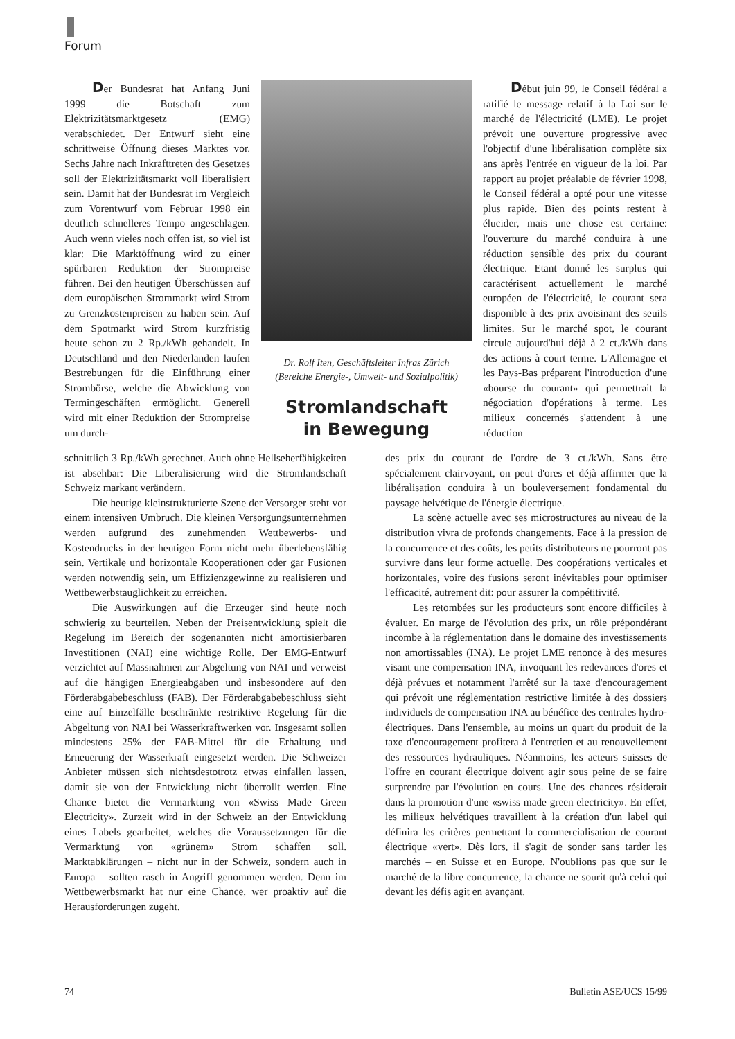Forum
Der Bundesrat hat Anfang Juni 1999 die Botschaft zum Elektrizitätsmarktgesetz (EMG) verabschiedet. Der Entwurf sieht eine schrittweise Öffnung dieses Marktes vor. Sechs Jahre nach Inkrafttreten des Gesetzes soll der Elektrizitätsmarkt voll liberalisiert sein. Damit hat der Bundesrat im Vergleich zum Vorentwurf vom Februar 1998 ein deutlich schnelleres Tempo angeschlagen. Auch wenn vieles noch offen ist, so viel ist klar: Die Marktöffnung wird zu einer spürbaren Reduktion der Strompreise führen. Bei den heutigen Überschüssen auf dem europäischen Strommarkt wird Strom zu Grenzkostenpreisen zu haben sein. Auf dem Spotmarkt wird Strom kurzfristig heute schon zu 2 Rp./kWh gehandelt. In Deutschland und den Niederlanden laufen Bestrebungen für die Einführung einer Strombörse, welche die Abwicklung von Termingeschäften ermöglicht. Generell wird mit einer Reduktion der Strompreise um durch-
Dr. Rolf Iten, Geschäftsleiter Infras Zürich
(Bereiche Energie-, Umwelt- und Sozialpolitik)
Stromlandschaft
in Bewegung
Début juin 99, le Conseil fédéral a ratifié le message relatif à la Loi sur le marché de l'électricité (LME). Le projet prévoit une ouverture progressive avec l'objectif d'une libéralisation complète six ans après l'entrée en vigueur de la loi. Par rapport au projet préalable de février 1998, le Conseil fédéral a opté pour une vitesse plus rapide. Bien des points restent à élucider, mais une chose est certaine: l'ouverture du marché conduira à une réduction sensible des prix du courant électrique. Etant donné les surplus qui caractérisent actuellement le marché européen de l'électricité, le courant sera disponible à des prix avoisinant des seuils limites. Sur le marché spot, le courant circule aujourd'hui déjà à 2 ct./kWh dans des actions à court terme. L'Allemagne et les Pays-Bas préparent l'introduction d'une «bourse du courant» qui permettrait la négociation d'opérations à terme. Les milieux concernés s'attendent à une réduction
schnittlich 3 Rp./kWh gerechnet. Auch ohne Hellseherfähigkeiten ist absehbar: Die Liberalisierung wird die Stromlandschaft Schweiz markant verändern.
Die heutige kleinstrukturierte Szene der Versorger steht vor einem intensiven Umbruch. Die kleinen Versorgungsunternehmen werden aufgrund des zunehmenden Wettbewerbs- und Kostendrucks in der heutigen Form nicht mehr überlebensfähig sein. Vertikale und horizontale Kooperationen oder gar Fusionen werden notwendig sein, um Effizienzgewinne zu realisieren und Wettbewerbstauglichkeit zu erreichen.
Die Auswirkungen auf die Erzeuger sind heute noch schwierig zu beurteilen. Neben der Preisentwicklung spielt die Regelung im Bereich der sogenannten nicht amortisierbaren Investitionen (NAI) eine wichtige Rolle. Der EMG-Entwurf verzichtet auf Massnahmen zur Abgeltung von NAI und verweist auf die hängigen Energieabgaben und insbesondere auf den Förderabgabebeschluss (FAB). Der Förderabgabebeschluss sieht eine auf Einzelfälle beschränkte restriktive Regelung für die Abgeltung von NAI bei Wasserkraftwerken vor. Insgesamt sollen mindestens 25% der FAB-Mittel für die Erhaltung und Erneuerung der Wasserkraft eingesetzt werden. Die Schweizer Anbieter müssen sich nichtsdestotrotz etwas einfallen lassen, damit sie von der Entwicklung nicht überrollt werden. Eine Chance bietet die Vermarktung von «Swiss Made Green Electricity». Zurzeit wird in der Schweiz an der Entwicklung eines Labels gearbeitet, welches die Voraussetzungen für die Vermarktung von «grünem» Strom schaffen soll. Marktabklärungen – nicht nur in der Schweiz, sondern auch in Europa – sollten rasch in Angriff genommen werden. Denn im Wettbewerbsmarkt hat nur eine Chance, wer proaktiv auf die Herausforderungen zugeht.
des prix du courant de l'ordre de 3 ct./kWh. Sans être spécialement clairvoyant, on peut d'ores et déjà affirmer que la libéralisation conduira à un bouleversement fondamental du paysage helvétique de l'énergie électrique.
La scène actuelle avec ses microstructures au niveau de la distribution vivra de profonds changements. Face à la pression de la concurrence et des coûts, les petits distributeurs ne pourront pas survivre dans leur forme actuelle. Des coopérations verticales et horizontales, voire des fusions seront inévitables pour optimiser l'efficacité, autrement dit: pour assurer la compétitivité.
Les retombées sur les producteurs sont encore difficiles à évaluer. En marge de l'évolution des prix, un rôle prépondérant incombe à la réglementation dans le domaine des investissements non amortissables (INA). Le projet LME renonce à des mesures visant une compensation INA, invoquant les redevances d'ores et déjà prévues et notamment l'arrêté sur la taxe d'encouragement qui prévoit une réglementation restrictive limitée à des dossiers individuels de compensation INA au bénéfice des centrales hydro-électriques. Dans l'ensemble, au moins un quart du produit de la taxe d'encouragement profitera à l'entretien et au renouvellement des ressources hydrauliques. Néanmoins, les acteurs suisses de l'offre en courant électrique doivent agir sous peine de se faire surprendre par l'évolution en cours. Une des chances résiderait dans la promotion d'une «swiss made green electricity». En effet, les milieux helvétiques travaillent à la création d'un label qui définira les critères permettant la commercialisation de courant électrique «vert». Dès lors, il s'agit de sonder sans tarder les marchés – en Suisse et en Europe. N'oublions pas que sur le marché de la libre concurrence, la chance ne sourit qu'à celui qui devant les défis agit en avançant.
74 Bulletin ASE/UCS 15/99